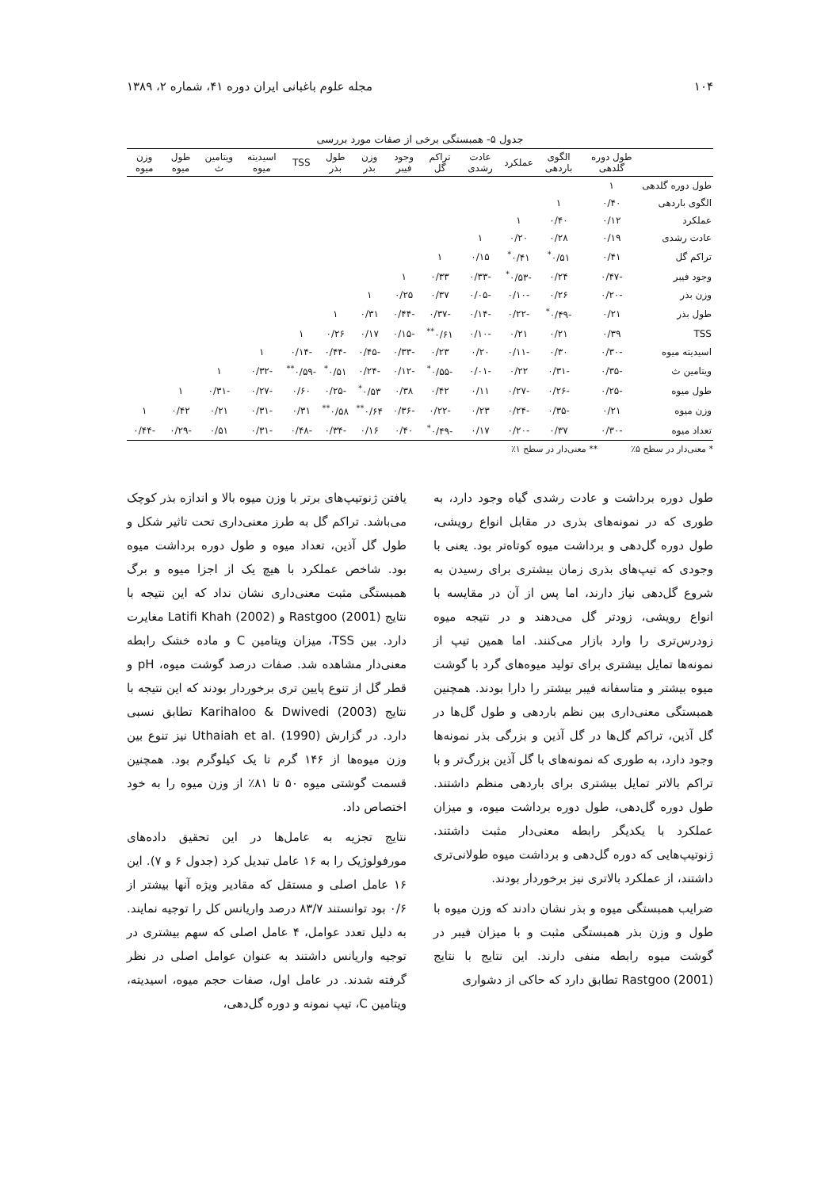۱۰۴ مجله علوم باغبانی ایران دوره ۴۱، شماره ۲، ۱۳۸۹
جدول ۵- همبستگی برخی از صفات مورد بررسی
| | طول دوره گلدهی | الگوی باردهی | عملکرد | عادت رشدی | تراکم گل | وجود فیبر | وزن بذر | طول بذر | TSS | اسیدیته میوه | ویتامین ث | طول میوه | وزن میوه |
| --- | --- | --- | --- | --- | --- | --- | --- | --- | --- | --- | --- | --- | --- |
| طول دوره گلدهی | ۱ | | | | | | | | | | | | |
| الگوی باردهی | ۰/۴۰ | ۱ | | | | | | | | | | | |
| عملکرد | ۰/۱۲ | ۰/۴۰ | ۱ | | | | | | | | | | |
| عادت رشدی | ۰/۱۹ | ۰/۲۸ | ۰/۲۰ | ۱ | | | | | | | | | |
| تراکم گل | ۰/۴۱ | ۰/۵۱<sup>*</sup> | ۰/۴۱<sup>*</sup> | ۰/۱۵ | ۱ | | | | | | | | |
| وجود فیبر | -۰/۴۷ | ۰/۲۴ | -۰/۵۳<sup>*</sup> | -۰/۳۳ | ۰/۳۳ | ۱ | | | | | | | |
| وزن بذر | -۰/۲۰ | ۰/۲۶ | -۰/۱۰ | -۰/۰۵ | ۰/۳۷ | ۰/۲۵ | ۱ | | | | | | |
| طول بذر | ۰/۲۱ | -۰/۴۹<sup>*</sup> | -۰/۲۲ | -۰/۱۴ | -۰/۳۷ | -۰/۴۴ | ۰/۳۱ | ۱ | | | | | |
| TSS | ۰/۳۹ | ۰/۲۱ | ۰/۲۱ | -۰/۱۰ | ۰/۶۱<sup>**</sup> | -۰/۱۵ | ۰/۱۷ | ۰/۲۶ | ۱ | | | | |
| اسیدیته میوه | -۰/۳۰ | ۰/۳۰ | -۰/۱۱ | ۰/۲۰ | ۰/۲۳ | -۰/۳۳ | -۰/۴۵ | -۰/۴۴ | -۰/۱۴ | ۱ | | | |
| ویتامین ث | -۰/۳۵ | -۰/۳۱ | ۰/۲۲ | -۰/۰۱ | -۰/۵۵<sup>*</sup> | -۰/۱۲ | -۰/۲۴ | ۰/۵۱<sup>*</sup> | -۰/۵۹<sup>**</sup> | -۰/۳۲ | ۱ | | |
| طول میوه | -۰/۲۵ | -۰/۲۶ | -۰/۲۷ | ۰/۱۱ | ۰/۴۲ | ۰/۳۸ | ۰/۵۳<sup>*</sup> | -۰/۲۵ | ۰/۶۰ | -۰/۲۷ | -۰/۳۱ | ۱ | |
| وزن میوه | ۰/۲۱ | -۰/۳۵ | -۰/۲۴ | ۰/۲۳ | -۰/۲۲ | -۰/۳۶ | ۰/۶۴<sup>**</sup> | ۰/۵۸<sup>**</sup> | ۰/۳۱ | -۰/۳۱ | ۰/۲۱ | ۰/۴۲ | ۱ |
| تعداد میوه | -۰/۳۰ | ۰/۳۷ | -۰/۲۰ | ۰/۱۷ | -۰/۴۹<sup>*</sup> | ۰/۴۰ | ۰/۱۶ | -۰/۳۴ | -۰/۴۸ | -۰/۳۱ | ۰/۵۱ | -۰/۲۹ | -۰/۴۴ |
* معنی‌دار در سطح ۵٪ ** معنی‌دار در سطح ۱٪
طول دوره برداشت و عادت رشدی گیاه وجود دارد، به طوری که در نمونه‌های بذری در مقابل انواع رویشی، طول دوره گل‌دهی و برداشت میوه کوتاه‌تر بود. یعنی با وجودی که تیپ‌های بذری زمان بیشتری برای رسیدن به شروع گل‌دهی نیاز دارند، اما پس از آن در مقایسه با انواع رویشی، زودتر گل می‌دهند و در نتیجه میوه زودرس‌تری را وارد بازار می‌کنند. اما همین تیپ از نمونه‌ها تمایل بیشتری برای تولید میوه‌های گرد با گوشت میوه بیشتر و متاسفانه فیبر بیشتر را دارا بودند. همچنین همبستگی معنی‌داری بین نظم باردهی و طول گل‌ها در گل آذین، تراکم گل‌ها در گل آذین و بزرگی بذر نمونه‌ها وجود دارد، به طوری که نمونه‌های با گل آذین بزرگ‌تر و با تراکم بالاتر تمایل بیشتری برای باردهی منظم داشتند. طول دوره گل‌دهی، طول دوره برداشت میوه، و میزان عملکرد با یکدیگر رابطه معنی‌دار مثبت داشتند. ژنوتیپ‌هایی که دوره گل‌دهی و برداشت میوه طولانی‌تری داشتند، از عملکرد بالاتری نیز برخوردار بودند.
ضرایب همبستگی میوه و بذر نشان دادند که وزن میوه با طول و وزن بذر همبستگی مثبت و با میزان فیبر در گوشت میوه رابطه منفی دارند. این نتایج با نتایج Rastgoo (2001) تطابق دارد که حاکی از دشواری
یافتن ژنوتیپ‌های برتر با وزن میوه بالا و اندازه بذر کوچک می‌باشد. تراکم گل به طرز معنی‌داری تحت تاثیر شکل و طول گل آذین، تعداد میوه و طول دوره برداشت میوه بود. شاخص عملکرد با هیچ یک از اجزا میوه و برگ همبستگی مثبت معنی‌داری نشان نداد که این نتیجه با نتایج Rastgoo (2001) و Latifi Khah (2002) مغایرت دارد. بین TSS، میزان ویتامین C و ماده خشک رابطه معنی‌دار مشاهده شد. صفات درصد گوشت میوه، pH و قطر گل از تنوع پایین تری برخوردار بودند که این نتیجه با نتایج Karihaloo & Dwivedi (2003) تطابق نسبی دارد. در گزارش Uthaiah et al. (1990) نیز تنوع بین وزن میوه‌ها از ۱۴۶ گرم تا یک کیلوگرم بود. همچنین قسمت گوشتی میوه ۵۰ تا ۸۱٪ از وزن میوه را به خود اختصاص داد.
نتایج تجزیه به عامل‌ها در این تحقیق داده‌های مورفولوژیک را به ۱۶ عامل تبدیل کرد (جدول ۶ و ۷). این ۱۶ عامل اصلی و مستقل که مقادیر ویژه آنها بیشتر از ۰/۶ بود توانستند ۸۳/۷ درصد واریانس کل را توجیه نمایند. به دلیل تعدد عوامل، ۴ عامل اصلی که سهم بیشتری در توجیه واریانس داشتند به عنوان عوامل اصلی در نظر گرفته شدند. در عامل اول، صفات حجم میوه، اسیدیته، ویتامین C، تیپ نمونه و دوره گل‌دهی،